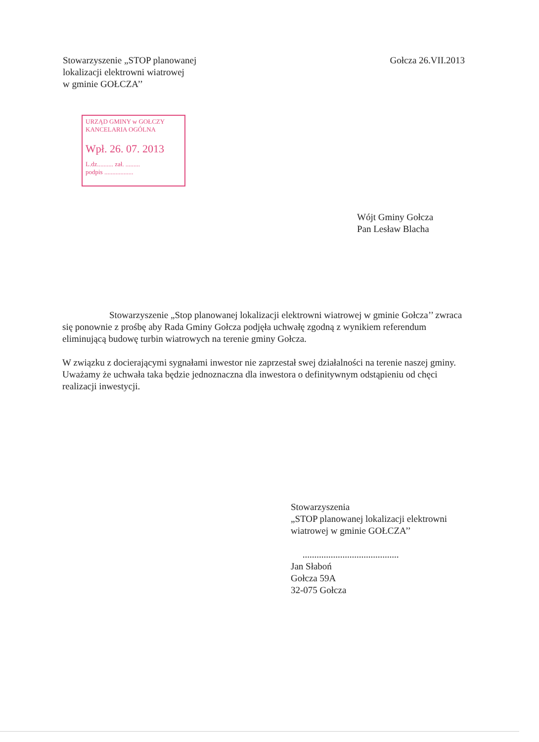Stowarzyszenie „STOP planowanej
lokalizacji elektrowni wiatrowej
w gminie GOŁCZA’’
Gołcza 26.VII.2013
URZĄD GMINY w GOŁCZY
KANCELARIA OGÓLNA
Wpł. 26. 07. 2013
L.dz.......... zał. .........
podpis ..................
Wójt Gminy Gołcza
Pan Lesław Blacha
Stowarzyszenie „Stop planowanej lokalizacji elektrowni wiatrowej w gminie Gołcza’’ zwraca się ponownie z prośbę aby Rada Gminy Gołcza podjęła uchwałę zgodną z wynikiem referendum eliminującą budowę turbin wiatrowych na terenie gminy Gołcza.
W związku z docierającymi sygnałami inwestor nie zaprzestał swej działalności na terenie naszej gminy.
Uważamy że uchwała taka będzie jednoznaczna dla inwestora o definitywnym odstąpieniu od chęci realizacji inwestycji.
Stowarzyszenia
„STOP planowanej lokalizacji elektrowni
wiatrowej w gminie GOŁCZA’’
.........................................
Jan Słaboń
Gołcza 59A
32-075 Gołcza